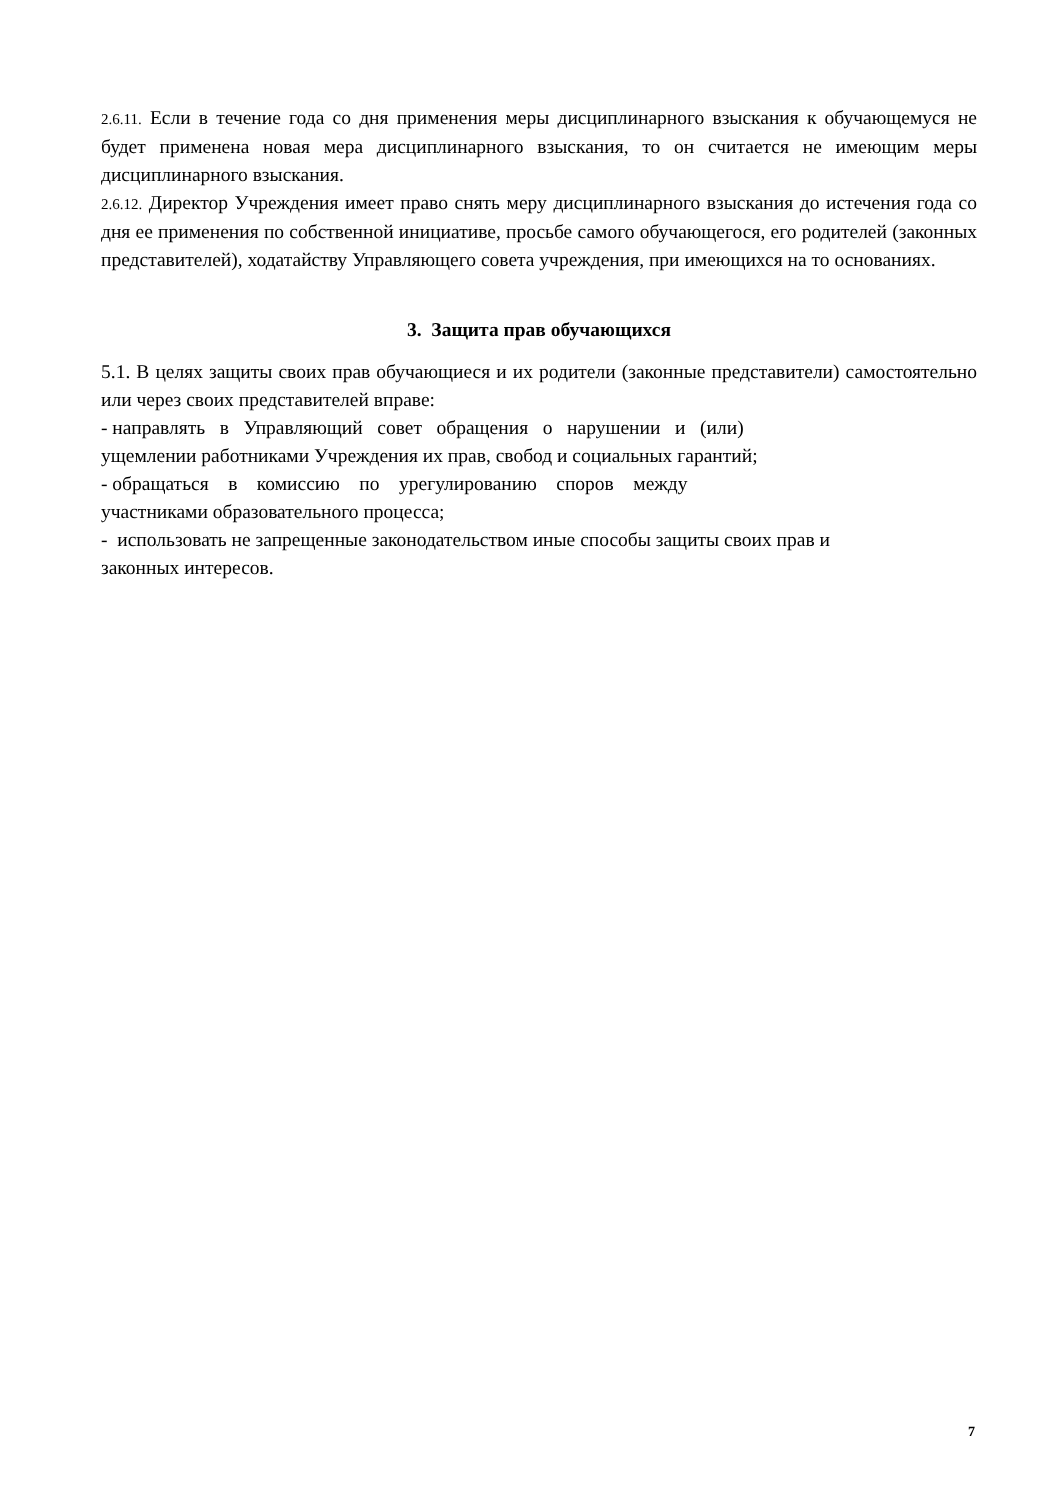2.6.11. Если в течение года со дня применения меры дисциплинарного взыскания к обучающемуся не будет применена новая мера дисциплинарного взыскания, то он считается не имеющим меры дисциплинарного взыскания.
2.6.12. Директор Учреждения имеет право снять меру дисциплинарного взыскания до истечения года со дня ее применения по собственной инициативе, просьбе самого обучающегося, его родителей (законных представителей), ходатайству Управляющего совета учреждения, при имеющихся на то основаниях.
3. Защита прав обучающихся
5.1. В целях защиты своих прав обучающиеся и их родители (законные представители) самостоятельно или через своих представителей вправе:
- направлять в Управляющий совет обращения о нарушении и (или)
ущемлении работниками Учреждения их прав, свобод и социальных гарантий;
- обращаться в комиссию по урегулированию споров между
участниками образовательного процесса;
- использовать не запрещенные законодательством иные способы защиты своих прав и
законных интересов.
7